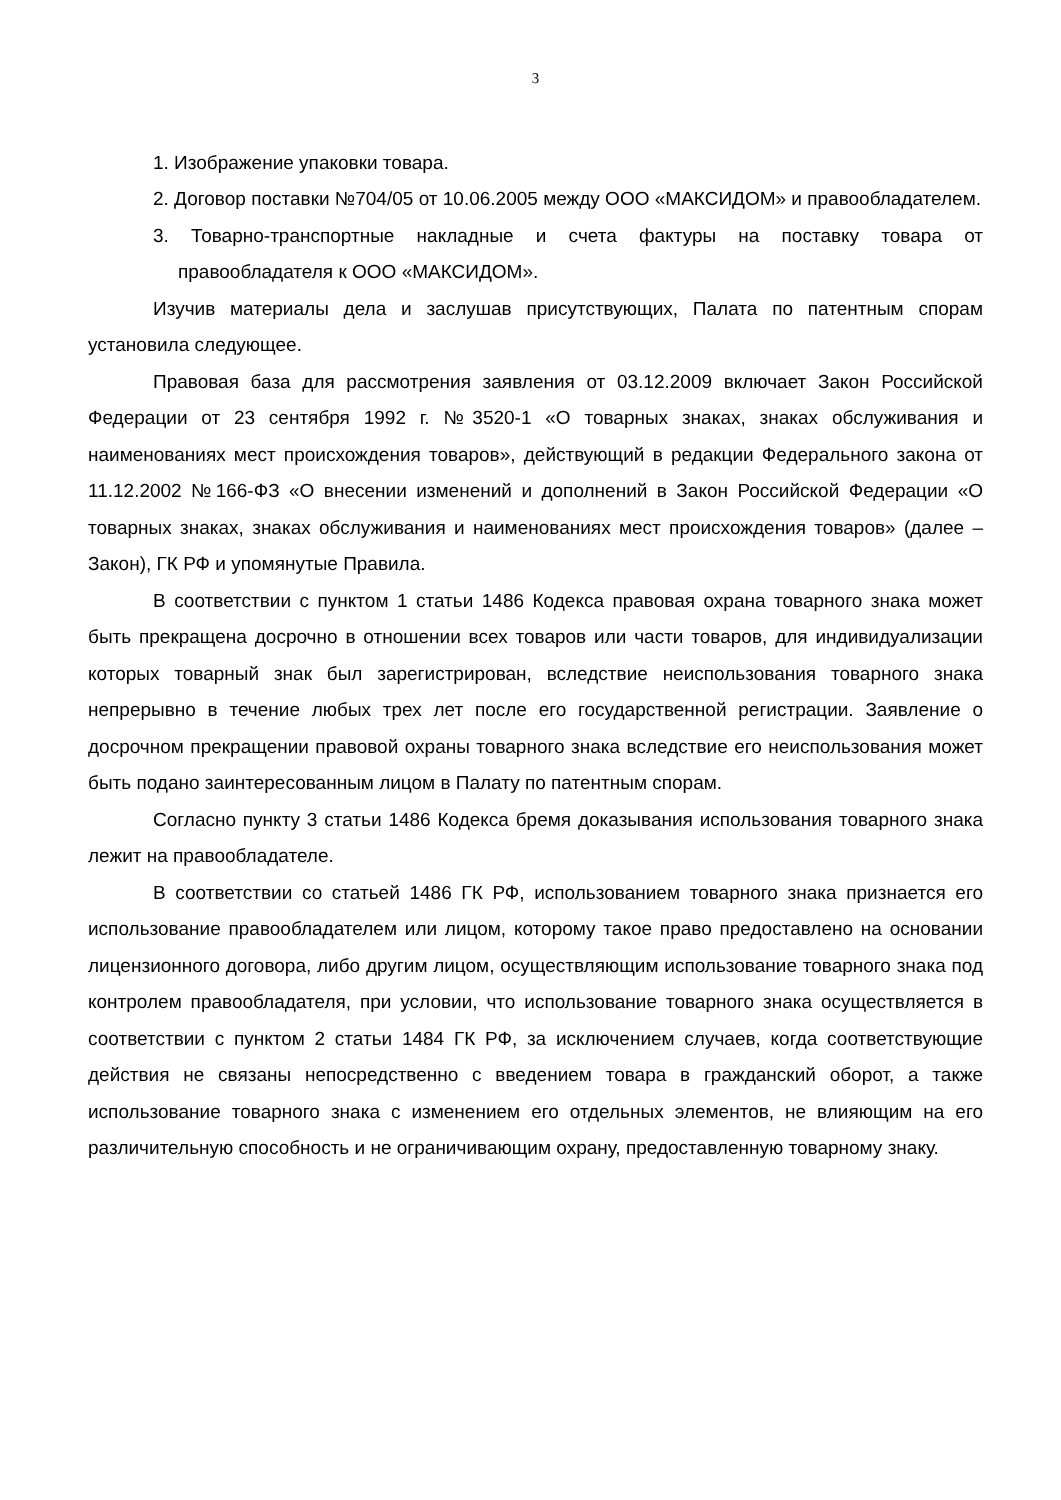3
1. Изображение упаковки товара.
2. Договор поставки №704/05 от 10.06.2005 между ООО «МАКСИДОМ» и правообладателем.
3. Товарно-транспортные накладные и счета фактуры на поставку товара от правообладателя к ООО «МАКСИДОМ».
Изучив материалы дела и заслушав присутствующих, Палата по патентным спорам установила следующее.
Правовая база для рассмотрения заявления от 03.12.2009 включает Закон Российской Федерации от 23 сентября 1992 г. №3520-1 «О товарных знаках, знаках обслуживания и наименованиях мест происхождения товаров», действующий в редакции Федерального закона от 11.12.2002 №166-ФЗ «О внесении изменений и дополнений в Закон Российской Федерации «О товарных знаках, знаках обслуживания и наименованиях мест происхождения товаров» (далее – Закон), ГК РФ и упомянутые Правила.
В соответствии с пунктом 1 статьи 1486 Кодекса правовая охрана товарного знака может быть прекращена досрочно в отношении всех товаров или части товаров, для индивидуализации которых товарный знак был зарегистрирован, вследствие неиспользования товарного знака непрерывно в течение любых трех лет после его государственной регистрации. Заявление о досрочном прекращении правовой охраны товарного знака вследствие его неиспользования может быть подано заинтересованным лицом в Палату по патентным спорам.
Согласно пункту 3 статьи 1486 Кодекса бремя доказывания использования товарного знака лежит на правообладателе.
В соответствии со статьей 1486 ГК РФ, использованием товарного знака признается его использование правообладателем или лицом, которому такое право предоставлено на основании лицензионного договора, либо другим лицом, осуществляющим использование товарного знака под контролем правообладателя, при условии, что использование товарного знака осуществляется в соответствии с пунктом 2 статьи 1484 ГК РФ, за исключением случаев, когда соответствующие действия не связаны непосредственно с введением товара в гражданский оборот, а также использование товарного знака с изменением его отдельных элементов, не влияющим на его различительную способность и не ограничивающим охрану, предоставленную товарному знаку.